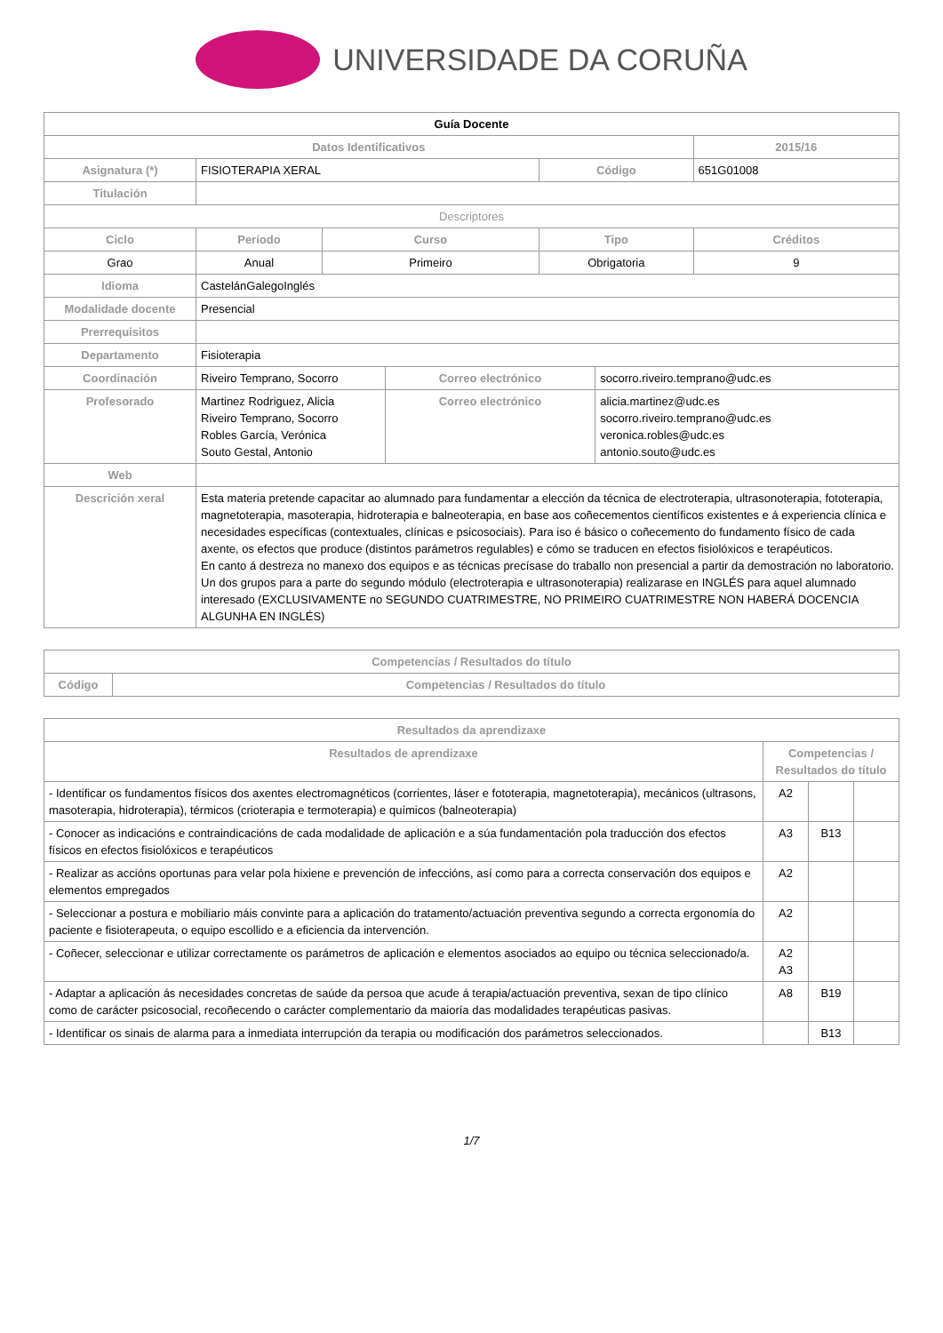UNIVERSIDADE DA CORUÑA
| Guía Docente | | | | | | | |
| Datos Identificativos | | | | | | | 2015/16 |
| Asignatura (*) | FISIOTERAPIA XERAL | | | | Código | | 651G01008 |
| Titulación | | | | | | | |
| Descriptores | | | | | | | |
| Ciclo | | Período | Curso | | Tipo | | Créditos |
| Grao | | Anual | Primeiro | | Obrigatoria | | 9 |
| Idioma | CastelánGalegoInglés | | | | | | |
| Modalidade docente | Presencial | | | | | | |
| Prerrequisitos | | | | | | | |
| Departamento | Fisioterapia | | | | | | |
| Coordinación | Riveiro Temprano, Socorro | | | Correo electrónico | | socorro.riveiro.temprano@udc.es | |
| Profesorado | Martinez Rodriguez, Alicia Riveiro Temprano, Socorro Robles García, Verónica Souto Gestal, Antonio | | | Correo electrónico | | alicia.martinez@udc.es socorro.riveiro.temprano@udc.es veronica.robles@udc.es antonio.souto@udc.es | |
| Web | | | | | | | |
| Descrición xeral | Esta materia pretende capacitar ao alumnado para fundamentar a elección da técnica de electroterapia, ultrasonoterapia, fototerapia, magnetoterapia, masoterapia, hidroterapia e balneoterapia, en base aos coñecementos científicos existentes e á experiencia clínica e necesidades específicas (contextuales, clínicas e psicosociais). Para iso é básico o coñecemento do fundamento físico de cada axente, os efectos que produce (distintos parámetros regulables) e cómo se traducen en efectos fisiolóxicos e terapéuticos. En canto á destreza no manexo dos equipos e as técnicas precísase do traballo non presencial a partir da demostración no laboratorio. Un dos grupos para a parte do segundo módulo (electroterapia e ultrasonoterapia) realizarase en INGLÉS para aquel alumnado interesado (EXCLUSIVAMENTE no SEGUNDO CUATRIMESTRE, NO PRIMEIRO CUATRIMESTRE NON HABERÁ DOCENCIA ALGUNHA EN INGLÉS) | | | | | | |
| Competencias / Resultados do título | |
| --- | --- |
| Código | Competencias / Resultados do título |
| Resultados da aprendizaxe | | | |
| --- | --- | --- | --- |
| Resultados de aprendizaxe | Competencias / Resultados do título | | |
| - Identificar os fundamentos físicos dos axentes electromagnéticos (corrientes, láser e fototerapia, magnetoterapia), mecánicos (ultrasons, masoterapia, hidroterapia), térmicos (crioterapia e termoterapia) e químicos (balneoterapia) | A2 | | |
| - Conocer as indicacións e contraindicacións de cada modalidade de aplicación e a súa fundamentación pola traducción dos efectos físicos en efectos fisiolóxicos e terapéuticos | A3 | B13 | |
| - Realizar as accións oportunas para velar pola hixiene e prevención de infeccións, así como para a correcta conservación dos equipos e elementos empregados | A2 | | |
| - Seleccionar a postura e mobiliario máis convinte para a aplicación do tratamento/actuación preventiva segundo a correcta ergonomía do paciente e fisioterapeuta, o equipo escollido e a eficiencia da intervención. | A2 | | |
| - Coñecer, seleccionar e utilizar correctamente os parámetros de aplicación e elementos asociados ao equipo ou técnica seleccionado/a. | A2 A3 | | |
| - Adaptar a aplicación ás necesidades concretas de saúde da persoa que acude á terapia/actuación preventiva, sexan de tipo clínico como de carácter psicosocial, recoñecendo o carácter complementario da maioría das modalidades terapéuticas pasivas. | A8 | B19 | |
| - Identificar os sinais de alarma para a inmediata interrupción da terapia ou modificación dos parámetros seleccionados. | | B13 | |
1/7